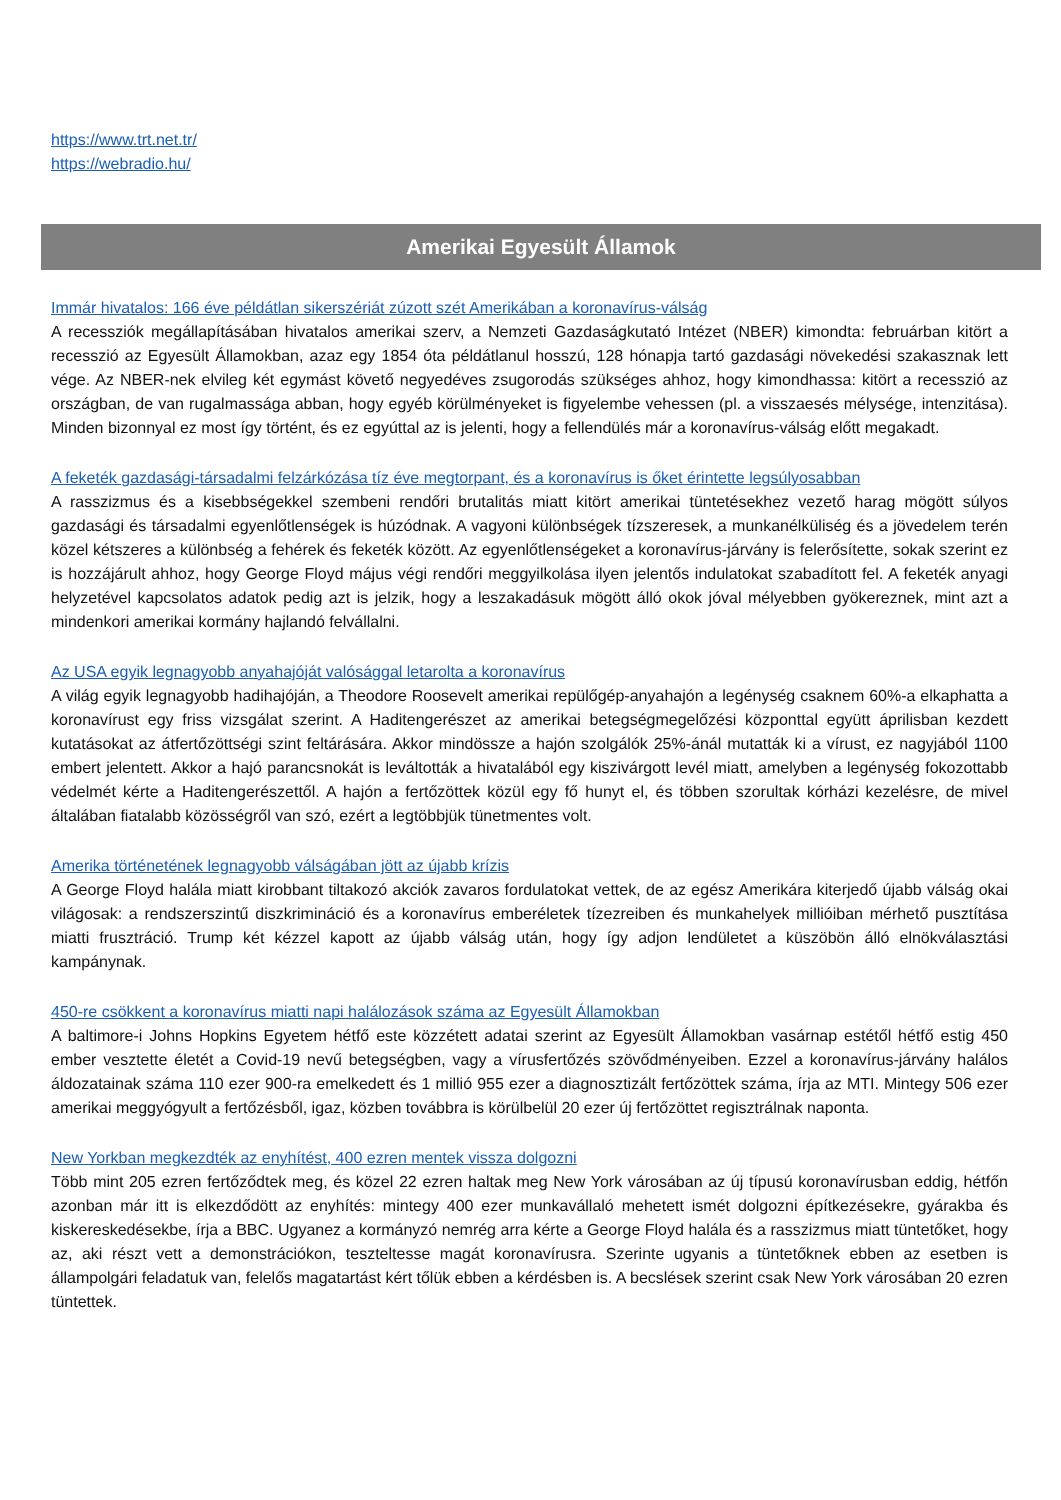https://www.trt.net.tr/
https://webradio.hu/
Amerikai Egyesült Államok
Immár hivatalos: 166 éve példátlan sikerszériát zúzott szét Amerikában a koronavírus-válság
A recessziók megállapításában hivatalos amerikai szerv, a Nemzeti Gazdaságkutató Intézet (NBER) kimondta: februárban kitört a recesszió az Egyesült Államokban, azaz egy 1854 óta példátlanul hosszú, 128 hónapja tartó gazdasági növekedési szakasznak lett vége. Az NBER-nek elvileg két egymást követő negyedéves zsugorodás szükséges ahhoz, hogy kimondhassa: kitört a recesszió az országban, de van rugalmassága abban, hogy egyéb körülményeket is figyelembe vehessen (pl. a visszaesés mélysége, intenzitása). Minden bizonnyal ez most így történt, és ez egyúttal az is jelenti, hogy a fellendülés már a koronavírus-válság előtt megakadt.
A feketék gazdasági-társadalmi felzárkózása tíz éve megtorpant, és a koronavírus is őket érintette legsúlyosabban
A rasszizmus és a kisebbségekkel szembeni rendőri brutalitás miatt kitört amerikai tüntetésekhez vezető harag mögött súlyos gazdasági és társadalmi egyenlőtlenségek is húzódnak. A vagyoni különbségek tízszeresek, a munkanélküliség és a jövedelem terén közel kétszeres a különbség a fehérek és feketék között. Az egyenlőtlenségeket a koronavírus-járvány is felerősítette, sokak szerint ez is hozzájárult ahhoz, hogy George Floyd május végi rendőri meggyilkolása ilyen jelentős indulatokat szabadított fel. A feketék anyagi helyzetével kapcsolatos adatok pedig azt is jelzik, hogy a leszakadásuk mögött álló okok jóval mélyebben gyökereznek, mint azt a mindenkori amerikai kormány hajlandó felvállalni.
Az USA egyik legnagyobb anyahajóját valósággal letarolta a koronavírus
A világ egyik legnagyobb hadihajóján, a Theodore Roosevelt amerikai repülőgép-anyahajón a legénység csaknem 60%-a elkaphatta a koronavírust egy friss vizsgálat szerint. A Haditengerészet az amerikai betegségmegelőzési központtal együtt áprilisban kezdett kutatásokat az átfertőzöttségi szint feltárására. Akkor mindössze a hajón szolgálók 25%-ánál mutatták ki a vírust, ez nagyjából 1100 embert jelentett. Akkor a hajó parancsnokát is leváltották a hivatalából egy kiszivárgott levél miatt, amelyben a legénység fokozottabb védelmét kérte a Haditengerészettől. A hajón a fertőzöttek közül egy fő hunyt el, és többen szorultak kórházi kezelésre, de mivel általában fiatalabb közösségről van szó, ezért a legtöbbjük tünetmentes volt.
Amerika történetének legnagyobb válságában jött az újabb krízis
A George Floyd halála miatt kirobbant tiltakozó akciók zavaros fordulatokat vettek, de az egész Amerikára kiterjedő újabb válság okai világosak: a rendszerszintű diszkrimináció és a koronavírus emberéletek tízezreiben és munkahelyek millióiban mérhető pusztítása miatti frusztráció. Trump két kézzel kapott az újabb válság után, hogy így adjon lendületet a küszöbön álló elnökválasztási kampánynak.
450-re csökkent a koronavírus miatti napi halálozások száma az Egyesült Államokban
A baltimore-i Johns Hopkins Egyetem hétfő este közzétett adatai szerint az Egyesült Államokban vasárnap estétől hétfő estig 450 ember vesztette életét a Covid-19 nevű betegségben, vagy a vírusfertőzés szövődményeiben. Ezzel a koronavírus-járvány halálos áldozatainak száma 110 ezer 900-ra emelkedett és 1 millió 955 ezer a diagnosztizált fertőzöttek száma, írja az MTI. Mintegy 506 ezer amerikai meggyógyult a fertőzésből, igaz, közben továbbra is körülbelül 20 ezer új fertőzöttet regisztrálnak naponta.
New Yorkban megkezdték az enyhítést, 400 ezren mentek vissza dolgozni
Több mint 205 ezren fertőződtek meg, és közel 22 ezren haltak meg New York városában az új típusú koronavírusban eddig, hétfőn azonban már itt is elkezdődött az enyhítés: mintegy 400 ezer munkavállaló mehetett ismét dolgozni építkezésekre, gyárakba és kiskereskedésekbe, írja a BBC. Ugyanez a kormányzó nemrég arra kérte a George Floyd halála és a rasszizmus miatt tüntetőket, hogy az, aki részt vett a demonstrációkon, teszteltesse magát koronavírusra. Szerinte ugyanis a tüntetőknek ebben az esetben is állampolgári feladatuk van, felelős magatartást kért tőlük ebben a kérdésben is. A becslések szerint csak New York városában 20 ezren tüntettek.